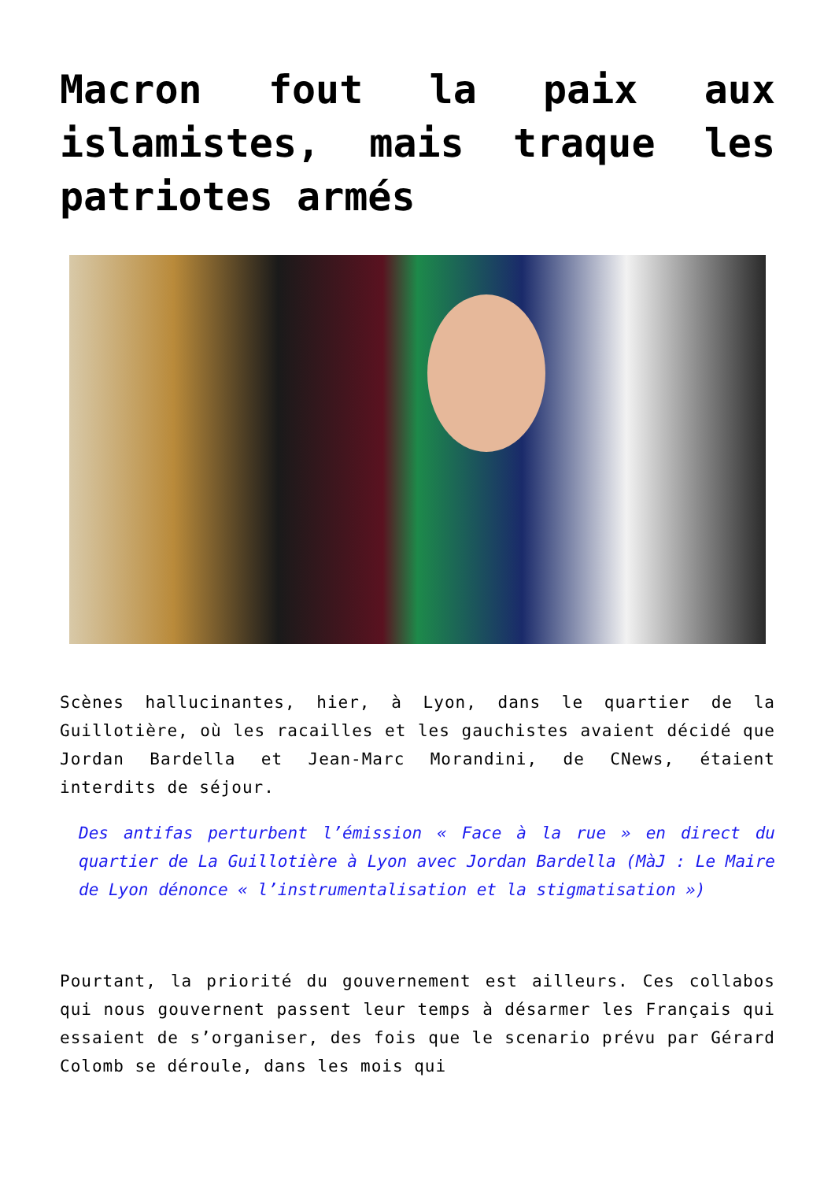Macron fout la paix aux islamistes, mais traque les patriotes armés
Scènes hallucinantes, hier, à Lyon, dans le quartier de la Guillotière, où les racailles et les gauchistes avaient décidé que Jordan Bardella et Jean-Marc Morandini, de CNews, étaient interdits de séjour.
Des antifas perturbent l’émission « Face à la rue » en direct du quartier de La Guillotière à Lyon avec Jordan Bardella (MàJ : Le Maire de Lyon dénonce « l’instrumentalisation et la stigmatisation »)
Pourtant, la priorité du gouvernement est ailleurs. Ces collabos qui nous gouvernent passent leur temps à désarmer les Français qui essaient de s’organiser, des fois que le scenario prévu par Gérard Colomb se déroule, dans les mois qui